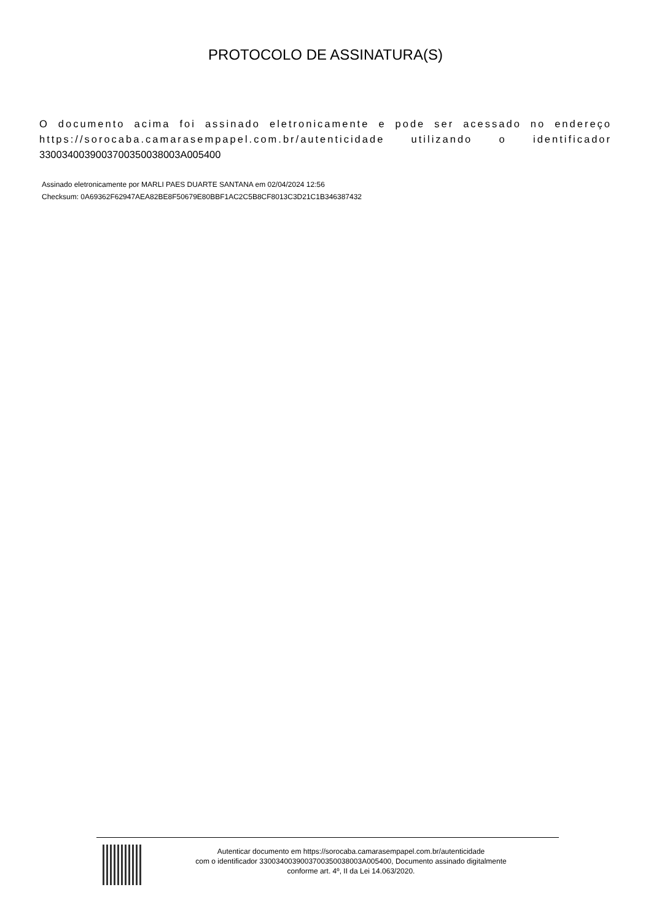PROTOCOLO DE ASSINATURA(S)
O documento acima foi assinado eletronicamente e pode ser acessado no endereço https://sorocaba.camarasempapel.com.br/autenticidade utilizando o identificador 3300340039003700350038003A005400
Assinado eletronicamente por MARLI PAES DUARTE SANTANA em 02/04/2024 12:56
Checksum: 0A69362F62947AEA82BE8F50679E80BBF1AC2C5B8CF8013C3D21C1B346387432
Autenticar documento em https://sorocaba.camarasempapel.com.br/autenticidade
com o identificador 3300340039003700350038003A005400, Documento assinado digitalmente
conforme art. 4º, II da Lei 14.063/2020.